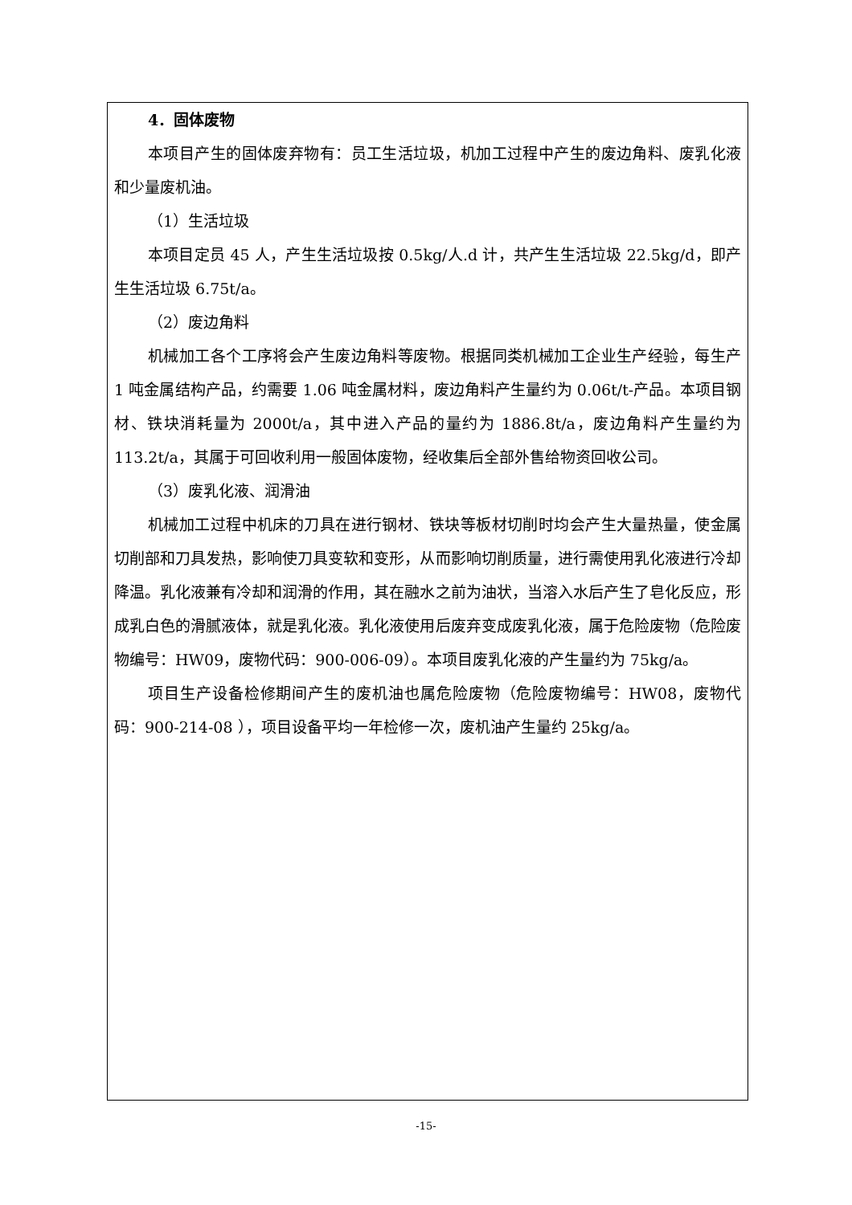4．固体废物
本项目产生的固体废弃物有：员工生活垃圾，机加工过程中产生的废边角料、废乳化液和少量废机油。
（1）生活垃圾
本项目定员 45 人，产生生活垃圾按 0.5kg/人.d 计，共产生生活垃圾 22.5kg/d，即产生生活垃圾 6.75t/a。
（2）废边角料
机械加工各个工序将会产生废边角料等废物。根据同类机械加工企业生产经验，每生产 1 吨金属结构产品，约需要 1.06 吨金属材料，废边角料产生量约为 0.06t/t-产品。本项目钢材、铁块消耗量为 2000t/a，其中进入产品的量约为 1886.8t/a，废边角料产生量约为 113.2t/a，其属于可回收利用一般固体废物，经收集后全部外售给物资回收公司。
（3）废乳化液、润滑油
机械加工过程中机床的刀具在进行钢材、铁块等板材切削时均会产生大量热量，使金属切削部和刀具发热，影响使刀具变软和变形，从而影响切削质量，进行需使用乳化液进行冷却降温。乳化液兼有冷却和润滑的作用，其在融水之前为油状，当溶入水后产生了皂化反应，形成乳白色的滑腻液体，就是乳化液。乳化液使用后废弃变成废乳化液，属于危险废物（危险废物编号：HW09，废物代码：900-006-09）。本项目废乳化液的产生量约为 75kg/a。
项目生产设备检修期间产生的废机油也属危险废物（危险废物编号：HW08，废物代码：900-214-08 ），项目设备平均一年检修一次，废机油产生量约 25kg/a。
-15-